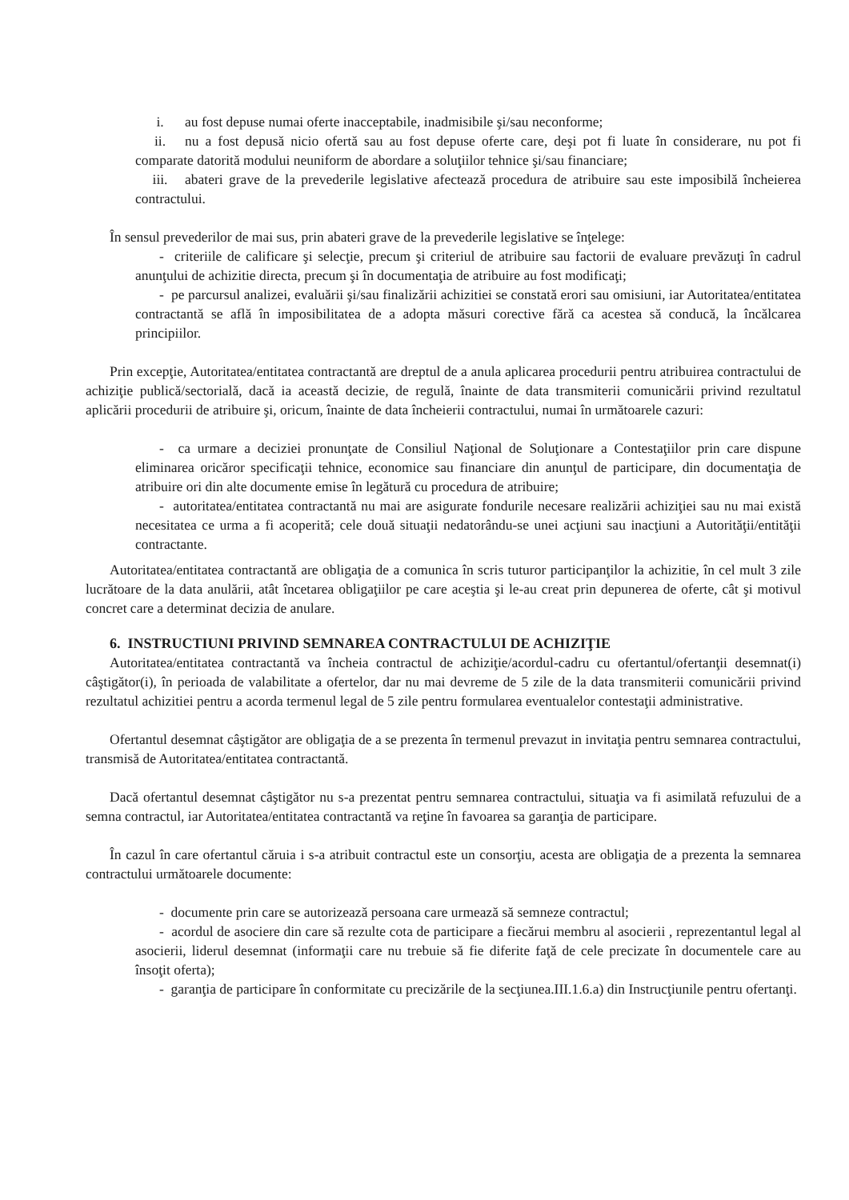i. au fost depuse numai oferte inacceptabile, inadmisibile şi/sau neconforme;
ii. nu a fost depusă nicio ofertă sau au fost depuse oferte care, deşi pot fi luate în considerare, nu pot fi comparate datorită modului neuniform de abordare a soluţiilor tehnice şi/sau financiare;
iii. abateri grave de la prevederile legislative afectează procedura de atribuire sau este imposibilă încheierea contractului.
În sensul prevederilor de mai sus, prin abateri grave de la prevederile legislative se înţelege:
- criteriile de calificare şi selecţie, precum şi criteriul de atribuire sau factorii de evaluare prevăzuţi în cadrul anunţului de achizitie directa, precum şi în documentaţia de atribuire au fost modificaţi;
- pe parcursul analizei, evaluării şi/sau finalizării achizitiei se constată erori sau omisiuni, iar Autoritatea/entitatea contractantă se află în imposibilitatea de a adopta măsuri corective fără ca acestea să conducă, la încălcarea principiilor.
Prin excepţie, Autoritatea/entitatea contractantă are dreptul de a anula aplicarea procedurii pentru atribuirea contractului de achiziţie publică/sectorială, dacă ia această decizie, de regulă, înainte de data transmiterii comunicării privind rezultatul aplicării procedurii de atribuire şi, oricum, înainte de data încheierii contractului, numai în următoarele cazuri:
- ca urmare a deciziei pronunţate de Consiliul Naţional de Soluţionare a Contestaţiilor prin care dispune eliminarea oricăror specificaţii tehnice, economice sau financiare din anunţul de participare, din documentaţia de atribuire ori din alte documente emise în legătură cu procedura de atribuire;
- autoritatea/entitatea contractantă nu mai are asigurate fondurile necesare realizării achiziţiei sau nu mai există necesitatea ce urma a fi acoperită; cele două situaţii nedatorându-se unei acţiuni sau inacţiuni a Autorităţii/entităţii contractante.
Autoritatea/entitatea contractantă are obligaţia de a comunica în scris tuturor participanţilor la achizitie, în cel mult 3 zile lucrătoare de la data anulării, atât încetarea obligaţiilor pe care aceştia şi le-au creat prin depunerea de oferte, cât şi motivul concret care a determinat decizia de anulare.
6. INSTRUCTIUNI PRIVIND SEMNAREA CONTRACTULUI DE ACHIZIŢIE
Autoritatea/entitatea contractantă va încheia contractul de achiziţie/acordul-cadru cu ofertantul/ofertanţii desemnat(i) câştigător(i), în perioada de valabilitate a ofertelor, dar nu mai devreme de 5 zile de la data transmiterii comunicării privind rezultatul achizitiei pentru a acorda termenul legal de 5 zile pentru formularea eventualelor contestaţii administrative.
Ofertantul desemnat câştigător are obligaţia de a se prezenta în termenul prevazut in invitaţia pentru semnarea contractului, transmisă de Autoritatea/entitatea contractantă.
Dacă ofertantul desemnat câştigător nu s-a prezentat pentru semnarea contractului, situaţia va fi asimilată refuzului de a semna contractul, iar Autoritatea/entitatea contractantă va reţine în favoarea sa garanţia de participare.
În cazul în care ofertantul căruia i s-a atribuit contractul este un consorţiu, acesta are obligaţia de a prezenta la semnarea contractului următoarele documente:
- documente prin care se autorizează persoana care urmează să semneze contractul;
- acordul de asociere din care să rezulte cota de participare a fiecărui membru al asocierii , reprezentantul legal al asocierii, liderul desemnat (informaţii care nu trebuie să fie diferite faţă de cele precizate în documentele care au însoţit oferta);
- garanţia de participare în conformitate cu precizările de la secţiunea.III.1.6.a) din Instrucţiunile pentru ofertanţi.